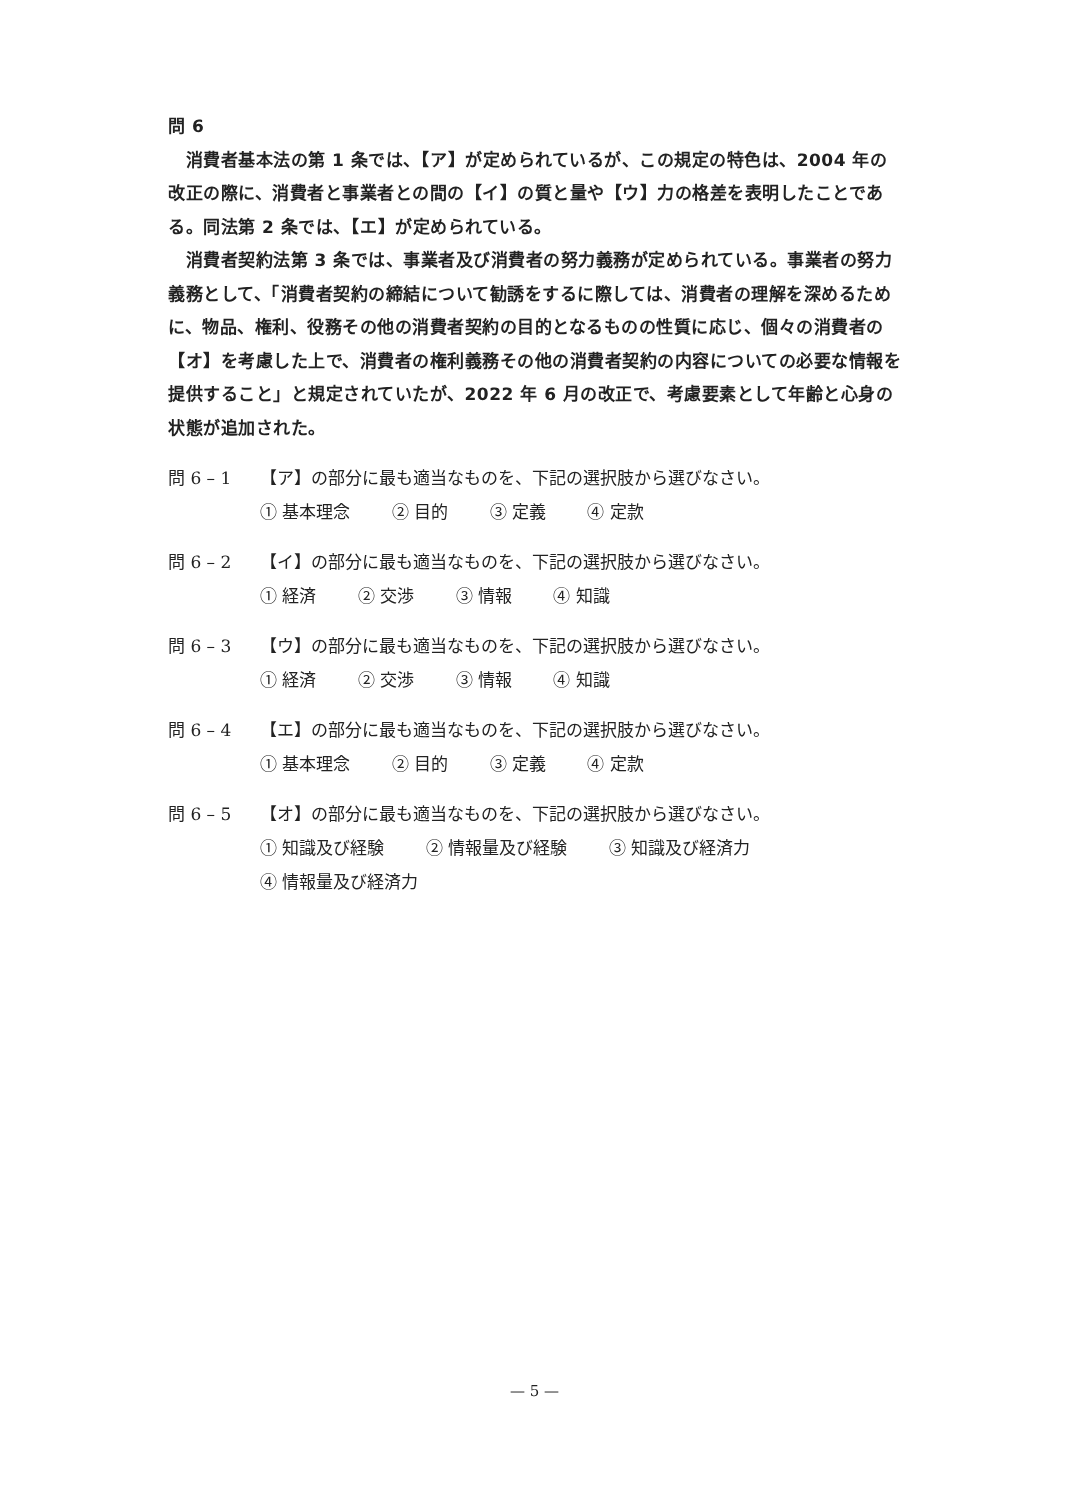問 6
　消費者基本法の第 1 条では、【ア】が定められているが、この規定の特色は、2004 年の改正の際に、消費者と事業者との間の【イ】の質と量や【ウ】力の格差を表明したことである。同法第 2 条では、【エ】が定められている。
　消費者契約法第 3 条では、事業者及び消費者の努力義務が定められている。事業者の努力義務として、「消費者契約の締結について勧誘をするに際しては、消費者の理解を深めるために、物品、権利、役務その他の消費者契約の目的となるものの性質に応じ、個々の消費者の【オ】を考慮した上で、消費者の権利義務その他の消費者契約の内容についての必要な情報を提供すること」と規定されていたが、2022 年 6 月の改正で、考慮要素として年齢と心身の状態が追加された。
問 6 – 1 【ア】の部分に最も適当なものを、下記の選択肢から選びなさい。
① 基本理念 ② 目的 ③ 定義 ④ 定款
問 6 – 2 【イ】の部分に最も適当なものを、下記の選択肢から選びなさい。
① 経済 ② 交渉 ③ 情報 ④ 知識
問 6 – 3 【ウ】の部分に最も適当なものを、下記の選択肢から選びなさい。
① 経済 ② 交渉 ③ 情報 ④ 知識
問 6 – 4 【エ】の部分に最も適当なものを、下記の選択肢から選びなさい。
① 基本理念 ② 目的 ③ 定義 ④ 定款
問 6 – 5 【オ】の部分に最も適当なものを、下記の選択肢から選びなさい。
① 知識及び経験 ② 情報量及び経験 ③ 知識及び経済力
④ 情報量及び経済力
— 5 —